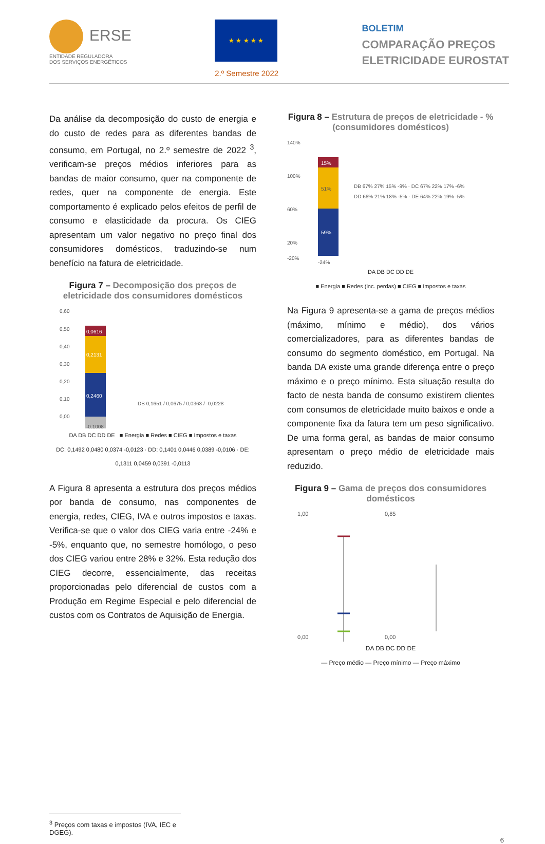ERSE
ENTIDADE REGULADORA
DOS SERVIÇOS ENERGÉTICOS
★ ★ ★ ★ ★
2.º Semestre 2022
BOLETIM
COMPARAÇÃO PREÇOS
ELETRICIDADE EUROSTAT
Da análise da decomposição do custo de energia e do custo de redes para as diferentes bandas de consumo, em Portugal, no 2.º semestre de 2022 <sup>3</sup>, verificam-se preços médios inferiores para as bandas de maior consumo, quer na componente de redes, quer na componente de energia. Este comportamento é explicado pelos efeitos de perfil de consumo e elasticidade da procura. Os CIEG apresentam um valor negativo no preço final dos consumidores domésticos, traduzindo-se num benefício na fatura de eletricidade.
Figura 7 – Decomposição dos preços de eletricidade dos consumidores domésticos
0,60
0,50
0,40
0,30
0,20
0,10
0,00
0,0616
0,2131
0,2460
-0,1008
DB 0,1651 / 0,0675 / 0,0363 / -0,0228
DA DB DC DD DE ■ Energia ■ Redes ■ CIEG ■ Impostos e taxas
DC: 0,1492 0,0480 0,0374 -0,0123 · DD: 0,1401 0,0446 0,0389 -0,0106 · DE: 0,1311 0,0459 0,0391 -0,0113
A Figura 8 apresenta a estrutura dos preços médios por banda de consumo, nas componentes de energia, redes, CIEG, IVA e outros impostos e taxas. Verifica-se que o valor dos CIEG varia entre -24% e -5%, enquanto que, no semestre homólogo, o peso dos CIEG variou entre 28% e 32%. Esta redução dos CIEG decorre, essencialmente, das receitas proporcionadas pelo diferencial de custos com a Produção em Regime Especial e pelo diferencial de custos com os Contratos de Aquisição de Energia.
Figura 8 – Estrutura de preços de eletricidade - % (consumidores domésticos)
140%
100%
60%
20%
-20%
15%
51%
59%
DB 67% 27% 15% -9% · DC 67% 22% 17% -6%
DD 66% 21% 18% -5% · DE 64% 22% 19% -5%
-24%
DA DB DC DD DE
■ Energia ■ Redes (inc. perdas) ■ CIEG ■ Impostos e taxas
Na Figura 9 apresenta-se a gama de preços médios (máximo, mínimo e médio), dos vários comercializadores, para as diferentes bandas de consumo do segmento doméstico, em Portugal. Na banda DA existe uma grande diferença entre o preço máximo e o preço mínimo. Esta situação resulta do facto de nesta banda de consumo existirem clientes com consumos de eletricidade muito baixos e onde a componente fixa da fatura tem um peso significativo. De uma forma geral, as bandas de maior consumo apresentam o preço médio de eletricidade mais reduzido.
Figura 9 – Gama de preços dos consumidores domésticos
1,00
0,00
0,85
0,00
DA DB DC DD DE
— Preço médio — Preço mínimo — Preço máximo
<sup>3</sup> Preços com taxas e impostos (IVA, IEC e DGEG).
6